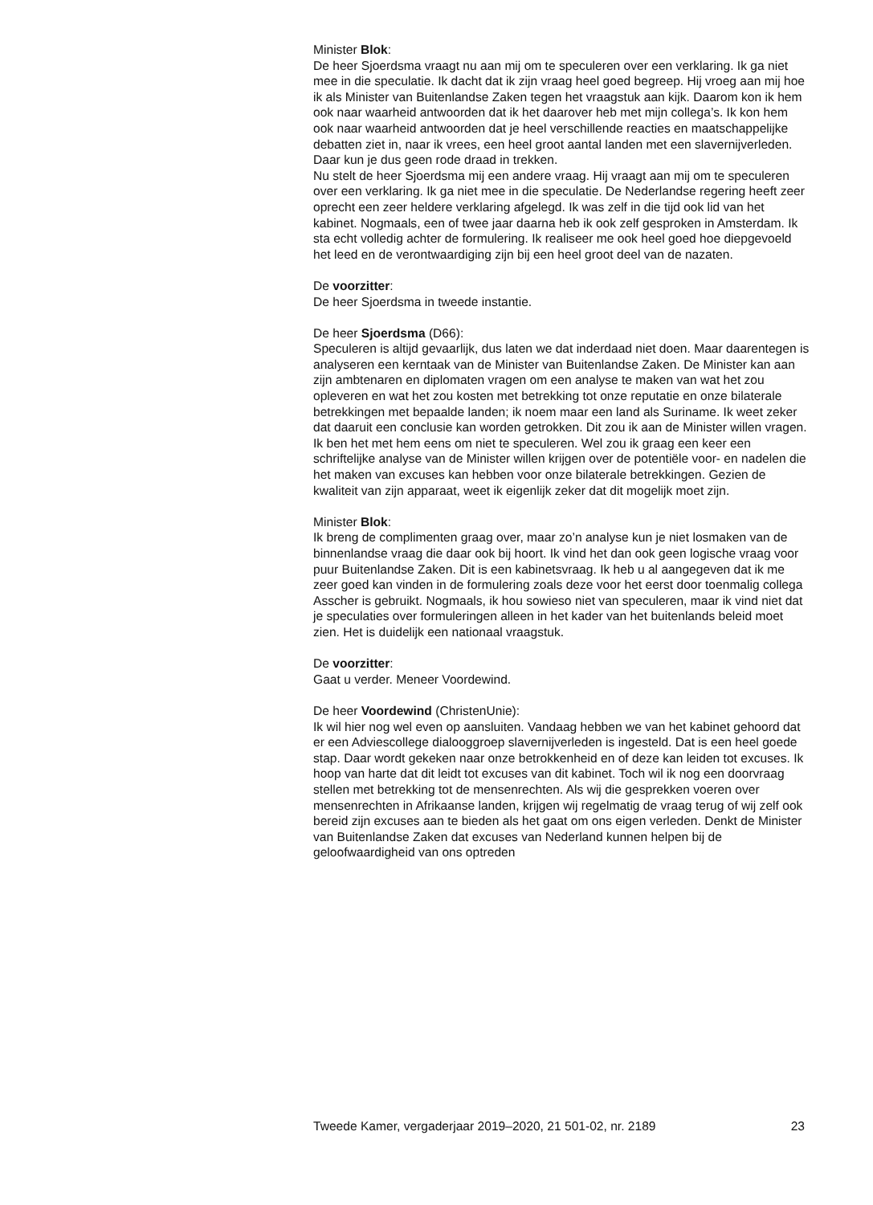Minister Blok:
De heer Sjoerdsma vraagt nu aan mij om te speculeren over een verklaring. Ik ga niet mee in die speculatie. Ik dacht dat ik zijn vraag heel goed begreep. Hij vroeg aan mij hoe ik als Minister van Buitenlandse Zaken tegen het vraagstuk aan kijk. Daarom kon ik hem ook naar waarheid antwoorden dat ik het daarover heb met mijn collega’s. Ik kon hem ook naar waarheid antwoorden dat je heel verschillende reacties en maatschappelijke debatten ziet in, naar ik vrees, een heel groot aantal landen met een slavernijverleden. Daar kun je dus geen rode draad in trekken.
Nu stelt de heer Sjoerdsma mij een andere vraag. Hij vraagt aan mij om te speculeren over een verklaring. Ik ga niet mee in die speculatie. De Nederlandse regering heeft zeer oprecht een zeer heldere verklaring afgelegd. Ik was zelf in die tijd ook lid van het kabinet. Nogmaals, een of twee jaar daarna heb ik ook zelf gesproken in Amsterdam. Ik sta echt volledig achter de formulering. Ik realiseer me ook heel goed hoe diepgevoeld het leed en de verontwaardiging zijn bij een heel groot deel van de nazaten.
De voorzitter:
De heer Sjoerdsma in tweede instantie.
De heer Sjoerdsma (D66):
Speculeren is altijd gevaarlijk, dus laten we dat inderdaad niet doen. Maar daarentegen is analyseren een kerntaak van de Minister van Buitenlandse Zaken. De Minister kan aan zijn ambtenaren en diplomaten vragen om een analyse te maken van wat het zou opleveren en wat het zou kosten met betrekking tot onze reputatie en onze bilaterale betrekkingen met bepaalde landen; ik noem maar een land als Suriname. Ik weet zeker dat daaruit een conclusie kan worden getrokken. Dit zou ik aan de Minister willen vragen. Ik ben het met hem eens om niet te speculeren. Wel zou ik graag een keer een schriftelijke analyse van de Minister willen krijgen over de potentiële voor- en nadelen die het maken van excuses kan hebben voor onze bilaterale betrekkingen. Gezien de kwaliteit van zijn apparaat, weet ik eigenlijk zeker dat dit mogelijk moet zijn.
Minister Blok:
Ik breng de complimenten graag over, maar zo’n analyse kun je niet losmaken van de binnenlandse vraag die daar ook bij hoort. Ik vind het dan ook geen logische vraag voor puur Buitenlandse Zaken. Dit is een kabinetsvraag. Ik heb u al aangegeven dat ik me zeer goed kan vinden in de formulering zoals deze voor het eerst door toenmalig collega Asscher is gebruikt. Nogmaals, ik hou sowieso niet van speculeren, maar ik vind niet dat je speculaties over formuleringen alleen in het kader van het buitenlands beleid moet zien. Het is duidelijk een nationaal vraagstuk.
De voorzitter:
Gaat u verder. Meneer Voordewind.
De heer Voordewind (ChristenUnie):
Ik wil hier nog wel even op aansluiten. Vandaag hebben we van het kabinet gehoord dat er een Adviescollege dialooggroep slavernijverleden is ingesteld. Dat is een heel goede stap. Daar wordt gekeken naar onze betrokkenheid en of deze kan leiden tot excuses. Ik hoop van harte dat dit leidt tot excuses van dit kabinet. Toch wil ik nog een doorvraag stellen met betrekking tot de mensenrechten. Als wij die gesprekken voeren over mensenrechten in Afrikaanse landen, krijgen wij regelmatig de vraag terug of wij zelf ook bereid zijn excuses aan te bieden als het gaat om ons eigen verleden. Denkt de Minister van Buitenlandse Zaken dat excuses van Nederland kunnen helpen bij de geloofwaardigheid van ons optreden
Tweede Kamer, vergaderjaar 2019–2020, 21 501-02, nr. 2189 23